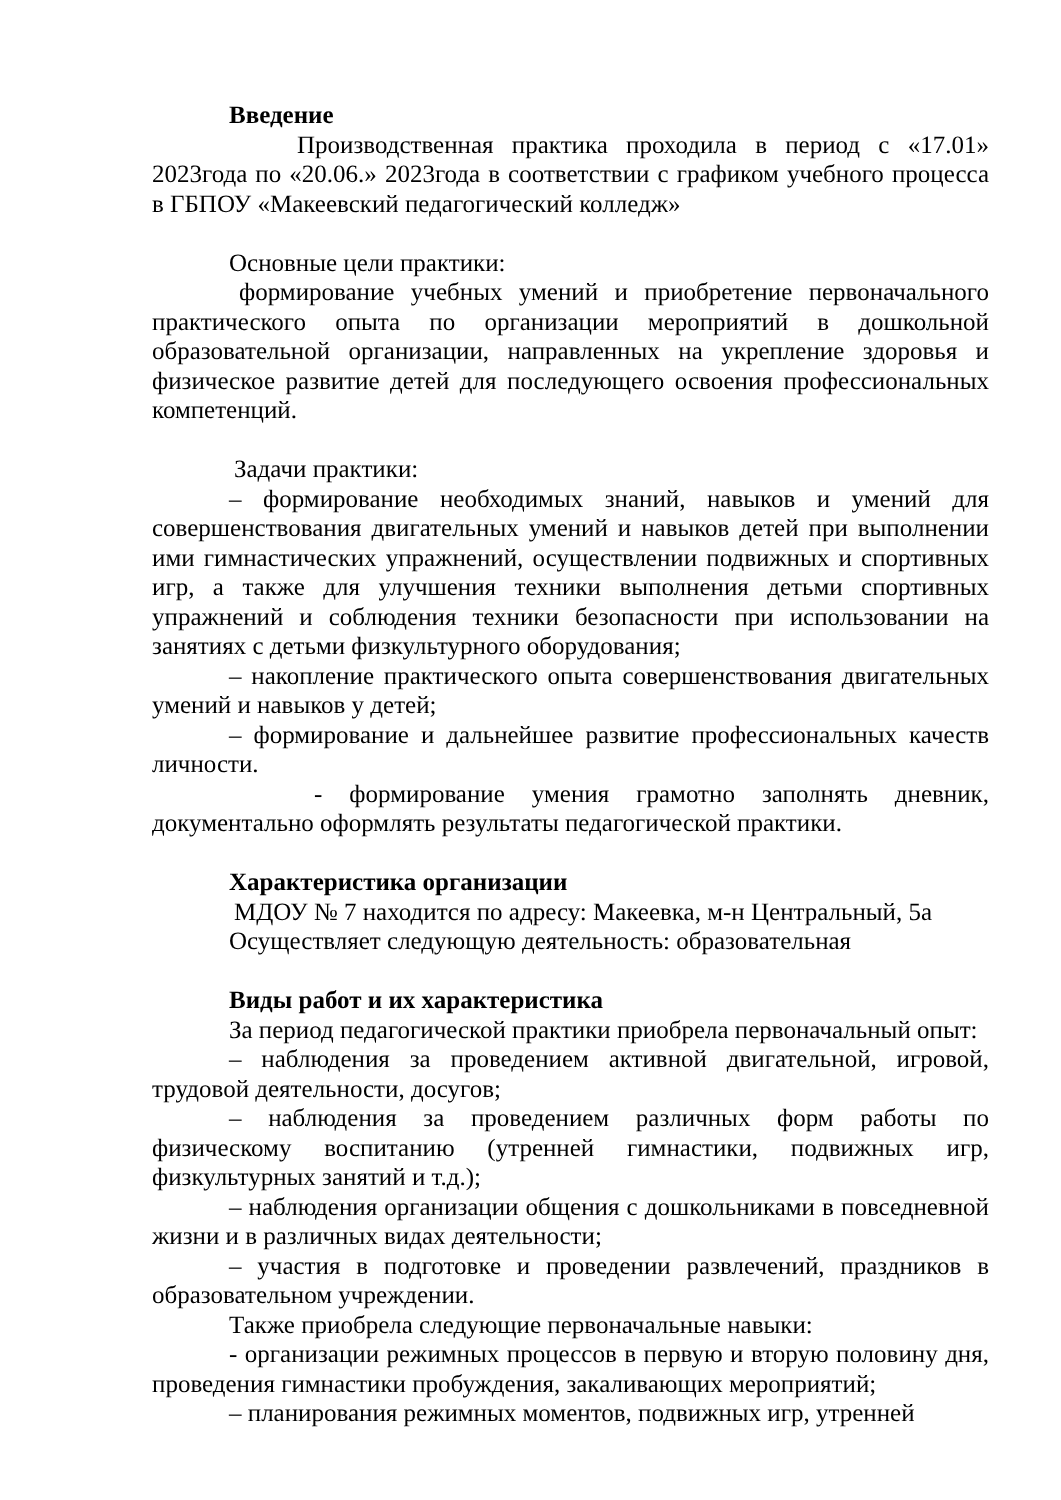Введение
Производственная практика проходила в период с «17.01» 2023года по «20.06.» 2023года в соответствии с графиком учебного процесса в ГБПОУ «Макеевский педагогический колледж»
Основные цели практики:
формирование учебных умений и приобретение первоначального практического опыта по организации мероприятий в дошкольной образовательной организации, направленных на укрепление здоровья и физическое развитие детей для последующего освоения профессиональных компетенций.
Задачи практики:
– формирование необходимых знаний, навыков и умений для совершенствования двигательных умений и навыков детей при выполнении ими гимнастических упражнений, осуществлении подвижных и спортивных игр, а также для улучшения техники выполнения детьми спортивных упражнений и соблюдения техники безопасности при использовании на занятиях с детьми физкультурного оборудования;
– накопление практического опыта совершенствования двигательных умений и навыков у детей;
– формирование и дальнейшее развитие профессиональных качеств личности.
- формирование умения грамотно заполнять дневник, документально оформлять результаты педагогической практики.
Характеристика организации
МДОУ № 7 находится по адресу: Макеевка, м-н Центральный, 5а
Осуществляет следующую деятельность: образовательная
Виды работ и их характеристика
За период педагогической практики приобрела первоначальный опыт:
– наблюдения за проведением активной двигательной, игровой, трудовой деятельности, досугов;
– наблюдения за проведением различных форм работы по физическому воспитанию (утренней гимнастики, подвижных игр, физкультурных занятий и т.д.);
– наблюдения организации общения с дошкольниками в повседневной жизни и в различных видах деятельности;
– участия в подготовке и проведении развлечений, праздников в образовательном учреждении.
Также приобрела следующие первоначальные навыки:
- организации режимных процессов в первую и вторую половину дня, проведения гимнастики пробуждения, закаливающих мероприятий;
– планирования режимных моментов, подвижных игр, утренней